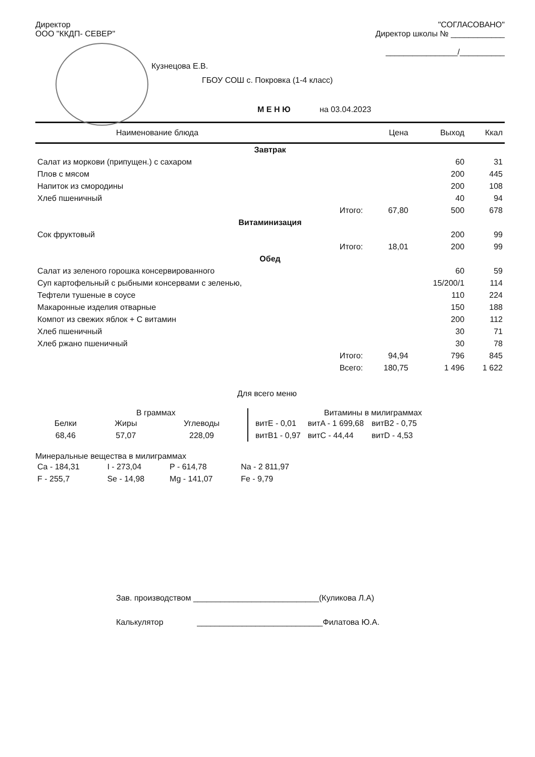Директор
ООО "ККДП- СЕВЕР"
"СОГЛАСОВАНО"
Директор школы № ____________
________________/__________
Кузнецова Е.В.
ГБОУ СОШ с. Покровка (1-4 класс)
М Е Н Ю на 03.04.2023
| Наименование блюда | Цена | Выход | Ккал |
| --- | --- | --- | --- |
| Завтрак | | | |
| Салат из моркови (припущен.) с сахаром | | 60 | 31 |
| Плов с мясом | | 200 | 445 |
| Напиток из смородины | | 200 | 108 |
| Хлеб пшеничный | | 40 | 94 |
| Итого: | 67,80 | 500 | 678 |
| Витаминизация | | | |
| Сок фруктовый | | 200 | 99 |
| Итого: | 18,01 | 200 | 99 |
| Обед | | | |
| Салат из зеленого горошка консервированного | | 60 | 59 |
| Суп картофельный с рыбными консервами с зеленью, | | 15/200/1 | 114 |
| Тефтели тушеные в соусе | | 110 | 224 |
| Макаронные изделия отварные | | 150 | 188 |
| Компот из свежих яблок + С витамин | | 200 | 112 |
| Хлеб пшеничный | | 30 | 71 |
| Хлеб ржано пшеничный | | 30 | 78 |
| Итого: | 94,94 | 796 | 845 |
| Всего: | 180,75 | 1 496 | 1 622 |
Для всего меню
В граммах
| Белки | Жиры | Углеводы |
| --- | --- | --- |
| 68,46 | 57,07 | 228,09 |
Витамины в милиграммах
| витE - 0,01 | витA - 1 699,68 | витB2 - 0,75 |
| витB1 - 0,97 | витC - 44,44 | витD - 4,53 |
Минеральные вещества в милиграммах
| Ca - 184,31 | I - 273,04 | P - 614,78 | Na - 2 811,97 |
| F - 255,7 | Se - 14,98 | Mg - 141,07 | Fe - 9,79 |
Зав. производством ____________________________(Куликова Л.А)
Калькулятор ____________________________Филатова Ю.А.